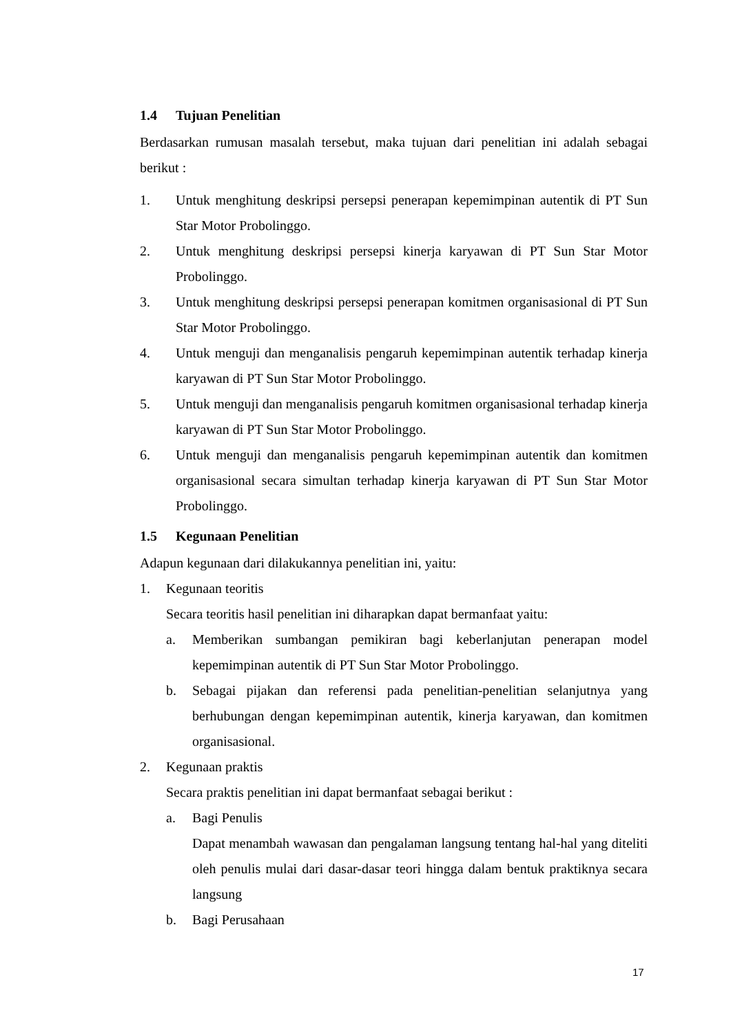1.4 Tujuan Penelitian
Berdasarkan rumusan masalah tersebut, maka tujuan dari penelitian ini adalah sebagai berikut :
1. Untuk menghitung deskripsi persepsi penerapan kepemimpinan autentik di PT Sun Star Motor Probolinggo.
2. Untuk menghitung deskripsi persepsi kinerja karyawan di PT Sun Star Motor Probolinggo.
3. Untuk menghitung deskripsi persepsi penerapan komitmen organisasional di PT Sun Star Motor Probolinggo.
4. Untuk menguji dan menganalisis pengaruh kepemimpinan autentik terhadap kinerja karyawan di PT Sun Star Motor Probolinggo.
5. Untuk menguji dan menganalisis pengaruh komitmen organisasional terhadap kinerja karyawan di PT Sun Star Motor Probolinggo.
6. Untuk menguji dan menganalisis pengaruh kepemimpinan autentik dan komitmen organisasional secara simultan terhadap kinerja karyawan di PT Sun Star Motor Probolinggo.
1.5 Kegunaan Penelitian
Adapun kegunaan dari dilakukannya penelitian ini, yaitu:
1. Kegunaan teoritis
Secara teoritis hasil penelitian ini diharapkan dapat bermanfaat yaitu:
a. Memberikan sumbangan pemikiran bagi keberlanjutan penerapan model kepemimpinan autentik di PT Sun Star Motor Probolinggo.
b. Sebagai pijakan dan referensi pada penelitian-penelitian selanjutnya yang berhubungan dengan kepemimpinan autentik, kinerja karyawan, dan komitmen organisasional.
2. Kegunaan praktis
Secara praktis penelitian ini dapat bermanfaat sebagai berikut :
a. Bagi Penulis
Dapat menambah wawasan dan pengalaman langsung tentang hal-hal yang diteliti oleh penulis mulai dari dasar-dasar teori hingga dalam bentuk praktiknya secara langsung
b. Bagi Perusahaan
17